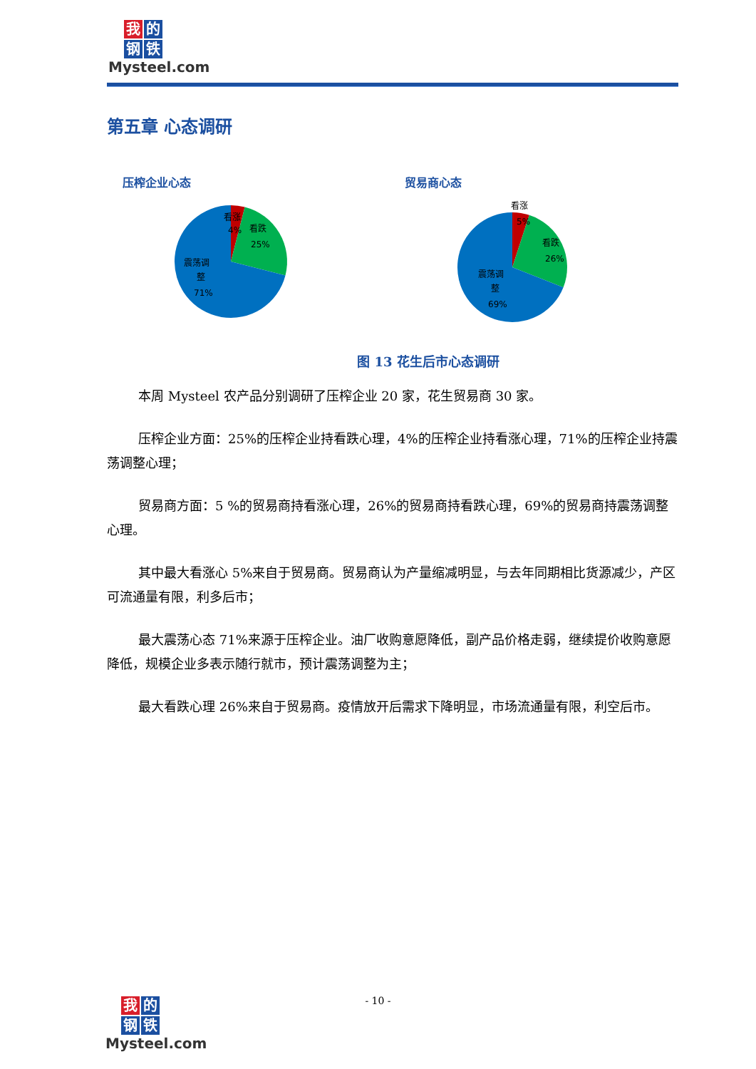我的 钢 铁
Mysteel.com
第五章 心态调研
压榨企业心态
看涨
4%
看跌
25%
震荡调
整
71%
贸易商心态
看涨
5%
看跌
26%
震荡调
整
69%
图 13 花生后市心态调研
本周 Mysteel 农产品分别调研了压榨企业 20 家，花生贸易商 30 家。
压榨企业方面：25%的压榨企业持看跌心理，4%的压榨企业持看涨心理，71%的压榨企业持震荡调整心理；
贸易商方面：5 %的贸易商持看涨心理，26%的贸易商持看跌心理，69%的贸易商持震荡调整心理。
其中最大看涨心 5%来自于贸易商。贸易商认为产量缩减明显，与去年同期相比货源减少，产区可流通量有限，利多后市；
最大震荡心态 71%来源于压榨企业。油厂收购意愿降低，副产品价格走弱，继续提价收购意愿降低，规模企业多表示随行就市，预计震荡调整为主；
最大看跌心理 26%来自于贸易商。疫情放开后需求下降明显，市场流通量有限，利空后市。
- 10 -
我的 钢 铁
Mysteel.com